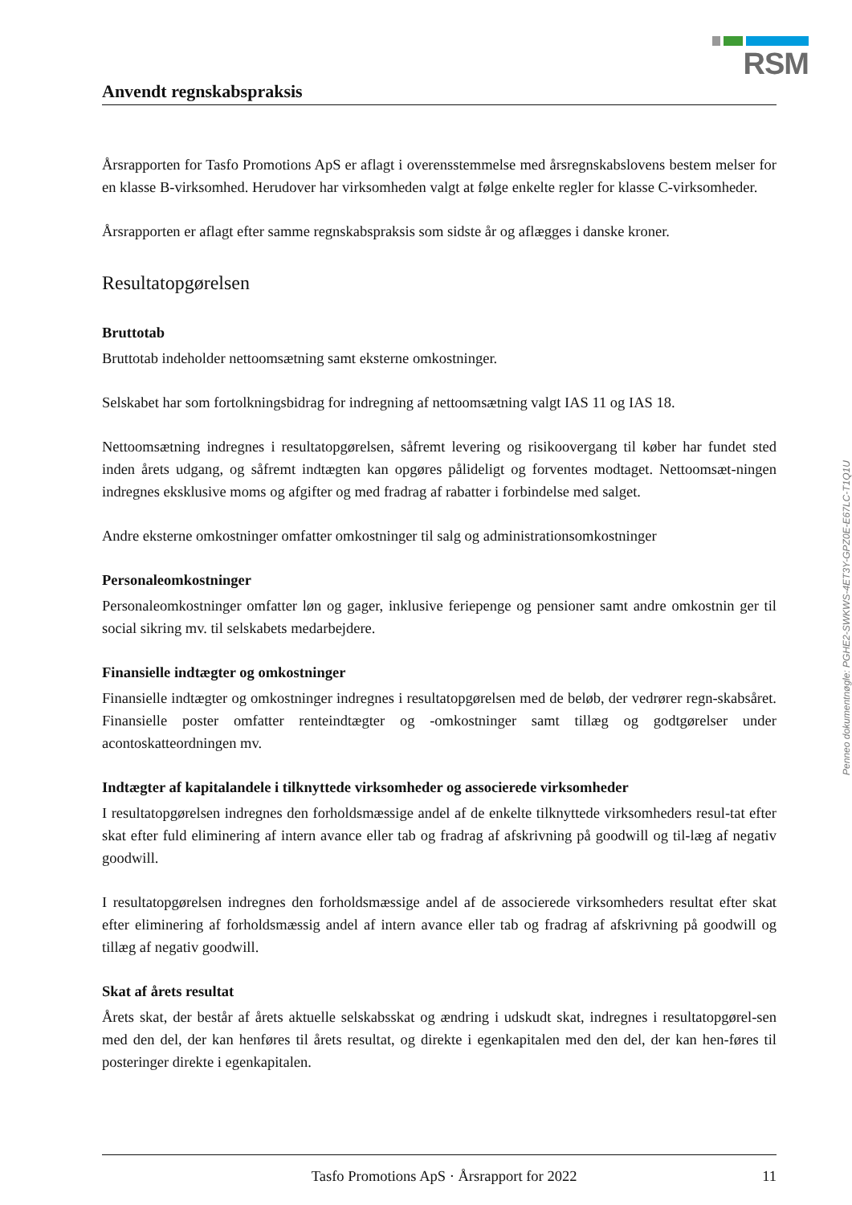RSM
Anvendt regnskabspraksis
Årsrapporten for Tasfo Promotions ApS er aflagt i overensstemmelse med årsregnskabslovens bestem melser for en klasse B-virksomhed. Herudover har virksomheden valgt at følge enkelte regler for klasse C-virksomheder.
Årsrapporten er aflagt efter samme regnskabspraksis som sidste år og aflægges i danske kroner.
Resultatopgørelsen
Bruttotab
Bruttotab indeholder nettoomsætning samt eksterne omkostninger.
Selskabet har som fortolkningsbidrag for indregning af nettoomsætning valgt IAS 11 og IAS 18.
Nettoomsætning indregnes i resultatopgørelsen, såfremt levering og risikoovergang til køber har fundet sted inden årets udgang, og såfremt indtægten kan opgøres pålideligt og forventes modtaget. Nettoomsæt-ningen indregnes eksklusive moms og afgifter og med fradrag af rabatter i forbindelse med salget.
Andre eksterne omkostninger omfatter omkostninger til salg og administrationsomkostninger
Personaleomkostninger
Personaleomkostninger omfatter løn og gager, inklusive feriepenge og pensioner samt andre omkostnin ger til social sikring mv. til selskabets medarbejdere.
Finansielle indtægter og omkostninger
Finansielle indtægter og omkostninger indregnes i resultatopgørelsen med de beløb, der vedrører regn-skabsåret. Finansielle poster omfatter renteindtægter og -omkostninger samt tillæg og godtgørelser under acontoskatteordningen mv.
Indtægter af kapitalandele i tilknyttede virksomheder og associerede virksomheder
I resultatopgørelsen indregnes den forholdsmæssige andel af de enkelte tilknyttede virksomheders resul-tat efter skat efter fuld eliminering af intern avance eller tab og fradrag af afskrivning på goodwill og til-læg af negativ goodwill.
I resultatopgørelsen indregnes den forholdsmæssige andel af de associerede virksomheders resultat efter skat efter eliminering af forholdsmæssig andel af intern avance eller tab og fradrag af afskrivning på goodwill og tillæg af negativ goodwill.
Skat af årets resultat
Årets skat, der består af årets aktuelle selskabsskat og ændring i udskudt skat, indregnes i resultatopgørel-sen med den del, der kan henføres til årets resultat, og direkte i egenkapitalen med den del, der kan hen-føres til posteringer direkte i egenkapitalen.
Penneo dokumentnøgle: PGHE2-SWKWS-4ET3Y-GPZ0E-E67LC-T1Q1U
Tasfo Promotions ApS · Årsrapport for 2022 11